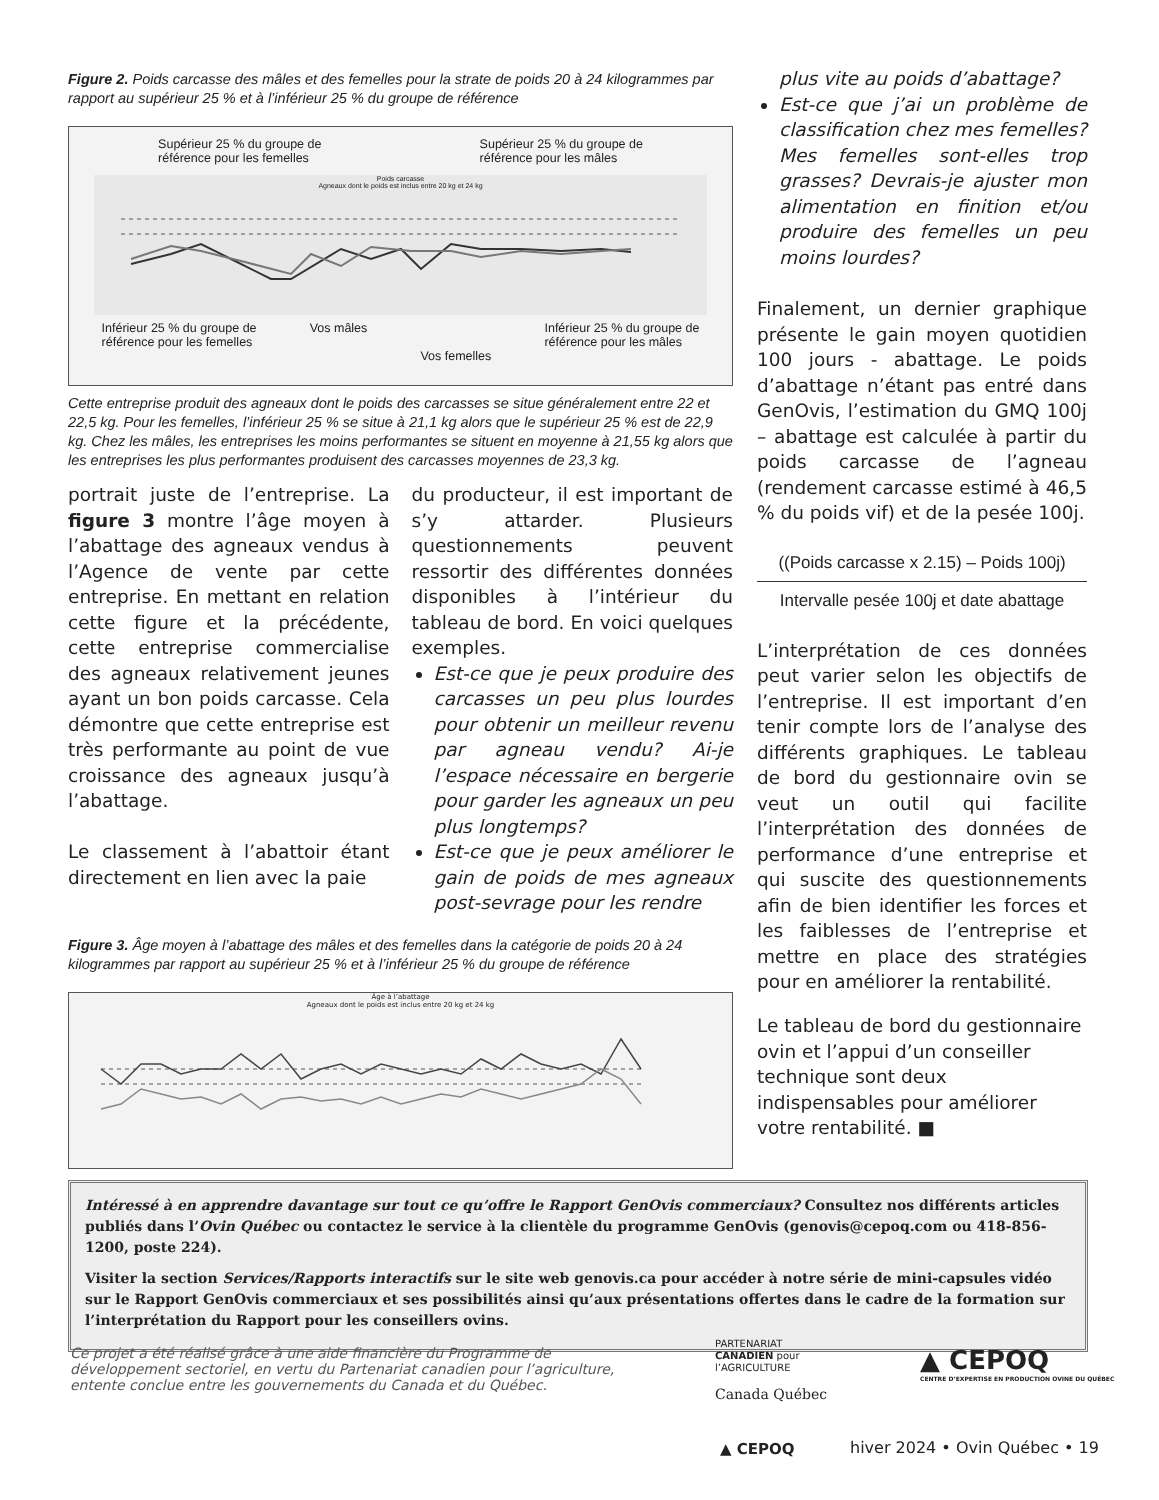Figure 2. Poids carcasse des mâles et des femelles pour la strate de poids 20 à 24 kilogrammes par rapport au supérieur 25 % et à l’inférieur 25 % du groupe de référence
Supérieur 25 % du groupe de
référence pour les femelles Supérieur 25 % du groupe de
référence pour les mâles
Poids carcasse
Agneaux dont le poids est inclus entre 20 kg et 24 kg
Inférieur 25 % du groupe de
référence pour les femelles Vos mâles
Vos femelles Inférieur 25 % du groupe de
référence pour les mâles
Cette entreprise produit des agneaux dont le poids des carcasses se situe généralement entre 22 et 22,5 kg. Pour les femelles, l’inférieur 25 % se situe à 21,1 kg alors que le supérieur 25 % est de 22,9 kg. Chez les mâles, les entreprises les moins performantes se situent en moyenne à 21,55 kg alors que les entreprises les plus performantes produisent des carcasses moyennes de 23,3 kg.
portrait juste de l’entreprise. La figure 3 montre l’âge moyen à l’abattage des agneaux vendus à l’Agence de vente par cette entreprise. En mettant en relation cette figure et la précédente, cette entreprise commercialise des agneaux relativement jeunes ayant un bon poids carcasse. Cela démontre que cette entreprise est très performante au point de vue croissance des agneaux jusqu’à l’abattage.
Le classement à l’abattoir étant directement en lien avec la paie
du producteur, il est important de s’y attarder. Plusieurs questionnements peuvent ressortir des différentes données disponibles à l’intérieur du tableau de bord. En voici quelques exemples.
Est-ce que je peux produire des carcasses un peu plus lourdes pour obtenir un meilleur revenu par agneau vendu? Ai-je l’espace nécessaire en bergerie pour garder les agneaux un peu plus longtemps?
Est-ce que je peux améliorer le gain de poids de mes agneaux post-sevrage pour les rendre
Figure 3. Âge moyen à l’abattage des mâles et des femelles dans la catégorie de poids 20 à 24 kilogrammes par rapport au supérieur 25 % et à l’inférieur 25 % du groupe de référence
Âge à l’abattage
Agneaux dont le poids est inclus entre 20 kg et 24 kg
plus vite au poids d’abattage?
Est-ce que j’ai un problème de classification chez mes femelles? Mes femelles sont-elles trop grasses? Devrais-je ajuster mon alimentation en finition et/ou produire des femelles un peu moins lourdes?
Finalement, un dernier graphique présente le gain moyen quotidien 100 jours - abattage. Le poids d’abattage n’étant pas entré dans GenOvis, l’estimation du GMQ 100j – abattage est calculée à partir du poids carcasse de l’agneau (rendement carcasse estimé à 46,5 % du poids vif) et de la pesée 100j.
((Poids carcasse x 2.15) – Poids 100j)
Intervalle pesée 100j et date abattage
L’interprétation de ces données peut varier selon les objectifs de l’entreprise. Il est important d’en tenir compte lors de l’analyse des différents graphiques. Le tableau de bord du gestionnaire ovin se veut un outil qui facilite l’interprétation des données de performance d’une entreprise et qui suscite des questionnements afin de bien identifier les forces et les faiblesses de l’entreprise et mettre en place des stratégies pour en améliorer la rentabilité.
Le tableau de bord du gestionnaire ovin et l’appui d’un conseiller technique sont deux indispensables pour améliorer votre rentabilité. ■
Intéressé à en apprendre davantage sur tout ce qu’offre le Rapport GenOvis commerciaux? Consultez nos différents articles publiés dans l’Ovin Québec ou contactez le service à la clientèle du programme GenOvis (genovis@cepoq.com ou 418-856-1200, poste 224).
Visiter la section Services/Rapports interactifs sur le site web genovis.ca pour accéder à notre série de mini-capsules vidéo sur le Rapport GenOvis commerciaux et ses possibilités ainsi qu’aux présentations offertes dans le cadre de la formation sur l’interprétation du Rapport pour les conseillers ovins.
Ce projet a été réalisé grâce à une aide financière du Programme de développement sectoriel, en vertu du Partenariat canadien pour l’agriculture, entente conclue entre les gouvernements du Canada et du Québec.
PARTENARIAT
CANADIEN pour
l’AGRICULTURE
Canada Québec
▲ CEPOQ
CENTRE D’EXPERTISE EN PRODUCTION OVINE DU QUÉBEC
▲ CEPOQ hiver 2024 • Ovin Québec • 19